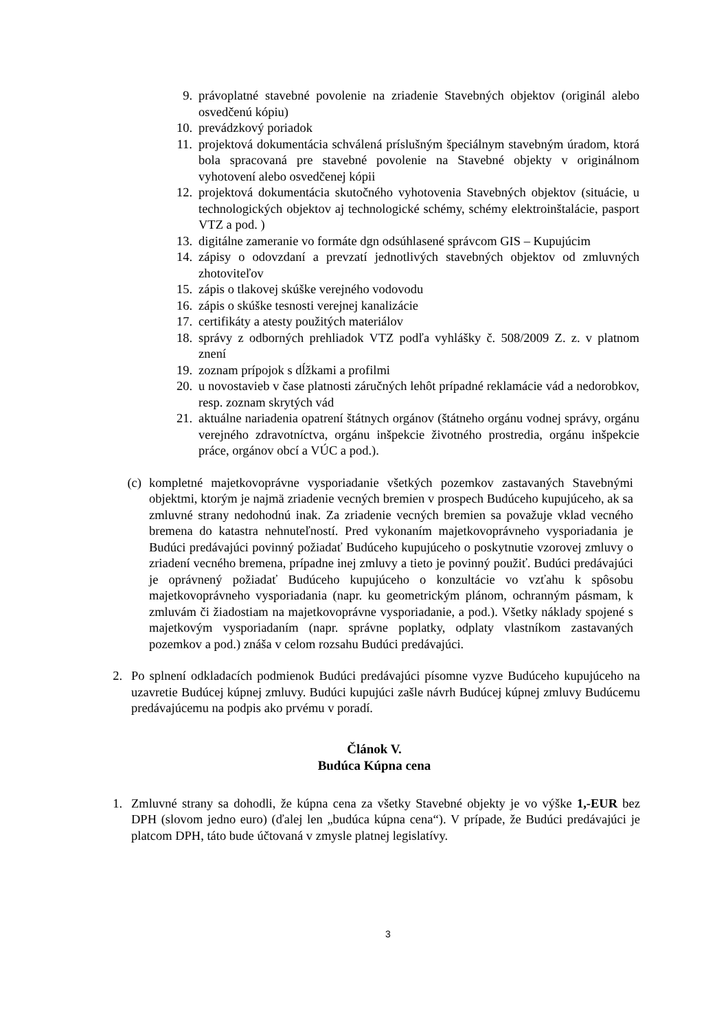9. právoplatné stavebné povolenie na zriadenie Stavebných objektov (originál alebo osvedčenú kópiu)
10. prevádzkový poriadok
11. projektová dokumentácia schválená príslušným špeciálnym stavebným úradom, ktorá bola spracovaná pre stavebné povolenie na Stavebné objekty v originálnom vyhotovení alebo osvedčenej kópii
12. projektová dokumentácia skutočného vyhotovenia Stavebných objektov (situácie, u technologických objektov aj technologické schémy, schémy elektroinštalácie, pasport VTZ a pod. )
13. digitálne zameranie vo formáte dgn odsúhlasené správcom GIS – Kupujúcim
14. zápisy o odovzdaní a prevzatí jednotlivých stavebných objektov od zmluvných zhotoviteľov
15. zápis o tlakovej skúške verejného vodovodu
16. zápis o skúške tesnosti verejnej kanalizácie
17. certifikáty a atesty použitých materiálov
18. správy z odborných prehliadok VTZ podľa vyhlášky č. 508/2009 Z. z. v platnom znení
19. zoznam prípojok s dĺžkami a profilmi
20. u novostavieb v čase platnosti záručných lehôt prípadné reklamácie vád a nedorobkov, resp. zoznam skrytých vád
21. aktuálne nariadenia opatrení štátnych orgánov (štátneho orgánu vodnej správy, orgánu verejného zdravotníctva, orgánu inšpekcie životného prostredia, orgánu inšpekcie práce, orgánov obcí a VÚC a pod.).
(c) kompletné majetkovoprávne vysporiadanie všetkých pozemkov zastavaných Stavebnými objektmi, ktorým je najmä zriadenie vecných bremien v prospech Budúceho kupujúceho, ak sa zmluvné strany nedohodnú inak. Za zriadenie vecných bremien sa považuje vklad vecného bremena do katastra nehnuteľností. Pred vykonaním majetkovoprávneho vysporiadania je Budúci predávajúci povinný požiadať Budúceho kupujúceho o poskytnutie vzorovej zmluvy o zriadení vecného bremena, prípadne inej zmluvy a tieto je povinný použiť. Budúci predávajúci je oprávnený požiadať Budúceho kupujúceho o konzultácie vo vzťahu k spôsobu majetkovoprávneho vysporiadania (napr. ku geometrickým plánom, ochranným pásmam, k zmluvám či žiadostiam na majetkovoprávne vysporiadanie, a pod.). Všetky náklady spojené s majetkovým vysporiadaním (napr. správne poplatky, odplaty vlastníkom zastavaných pozemkov a pod.) znáša v celom rozsahu Budúci predávajúci.
2. Po splnení odkladacích podmienok Budúci predávajúci písomne vyzve Budúceho kupujúceho na uzavretie Budúcej kúpnej zmluvy. Budúci kupujúci zašle návrh Budúcej kúpnej zmluvy Budúcemu predávajúcemu na podpis ako prvému v poradí.
Článok V.
Budúca Kúpna cena
1. Zmluvné strany sa dohodli, že kúpna cena za všetky Stavebné objekty je vo výške 1,-EUR bez DPH (slovom jedno euro) (ďalej len „budúca kúpna cena“). V prípade, že Budúci predávajúci je platcom DPH, táto bude účtovaná v zmysle platnej legislatívy.
3